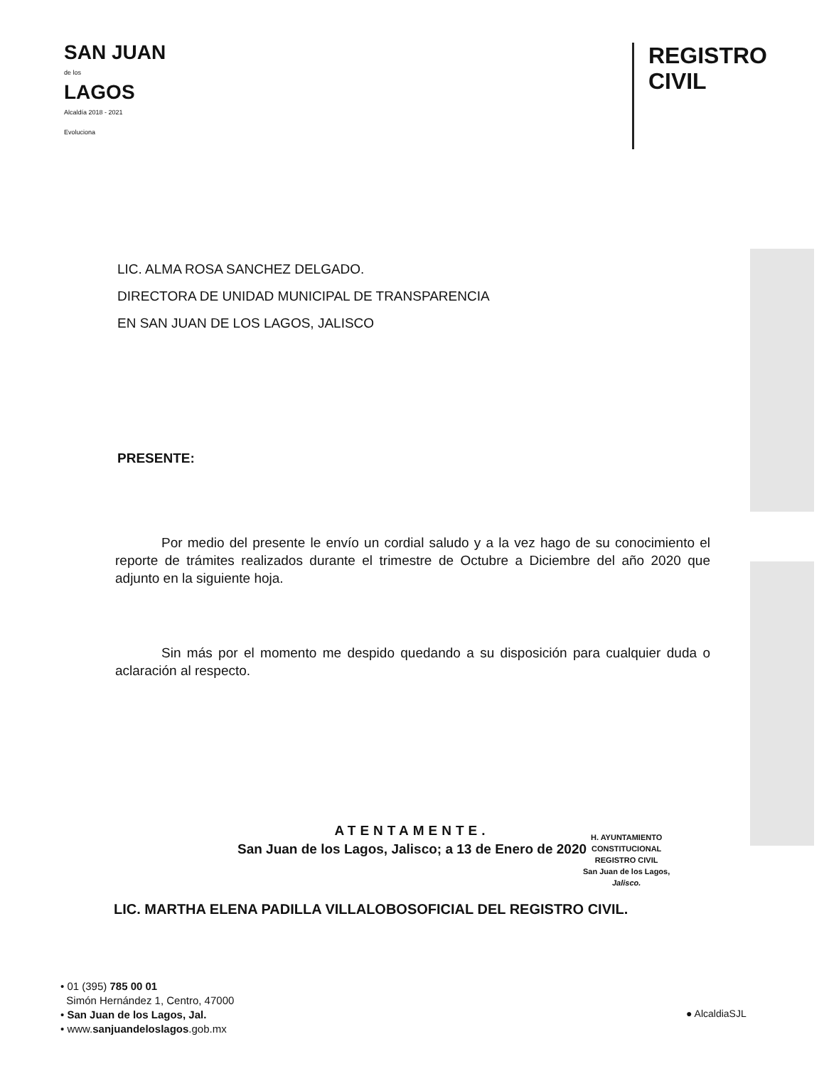SAN JUAN
de los
LAGOS
Alcaldía 2018 - 2021
Evoluciona
REGISTRO
CIVIL
LIC. ALMA ROSA SANCHEZ DELGADO.
DIRECTORA DE UNIDAD MUNICIPAL DE TRANSPARENCIA
EN SAN JUAN DE LOS LAGOS, JALISCO
PRESENTE:
Por medio del presente le envío un cordial saludo y a la vez hago de su conocimiento el reporte de trámites realizados durante el trimestre de Octubre a Diciembre del año 2020 que adjunto en la siguiente hoja.
Sin más por el momento me despido quedando a su disposición para cualquier duda o aclaración al respecto.
ATENTAMENTE.
San Juan de los Lagos, Jalisco; a 13 de Enero de 2020
LIC. MARTHA ELENA PADILLA VILLALOBOSOFICIAL DEL REGISTRO CIVIL.
H. AYUNTAMIENTO
CONSTITUCIONAL
REGISTRO CIVIL
San Juan de los Lagos,
Jalisco.
• 01 (395) 785 00 01
Simón Hernández 1, Centro, 47000
• San Juan de los Lagos, Jal.
• www.sanjuandeloslagos.gob.mx
● AlcaldiaSJL